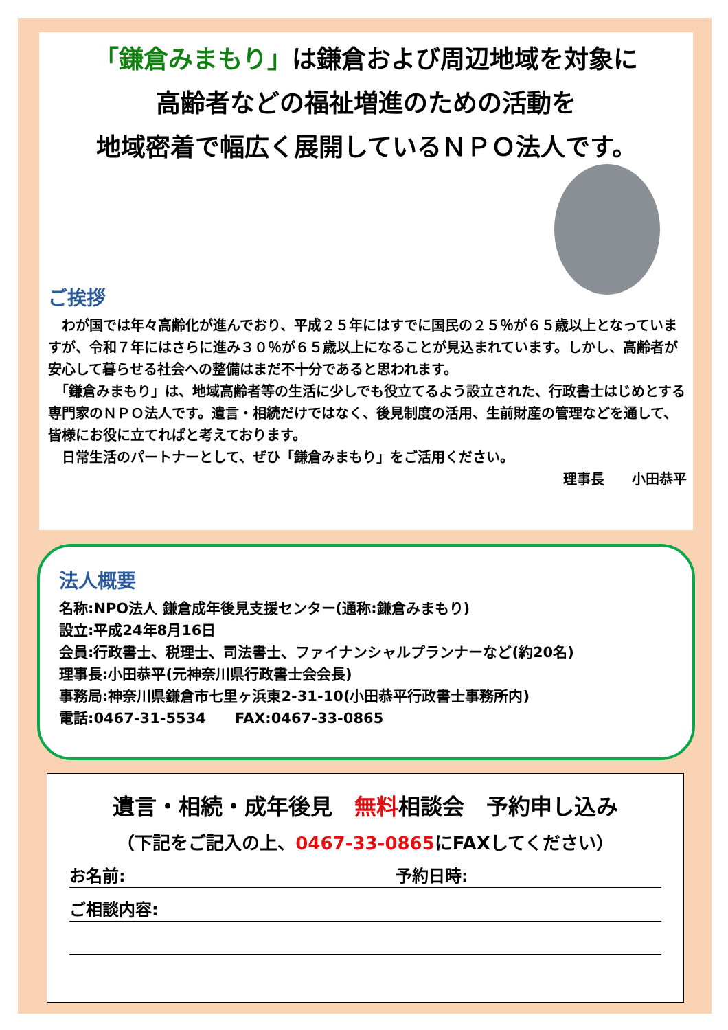「鎌倉みまもり」は鎌倉および周辺地域を対象に
高齢者などの福祉増進のための活動を
地域密着で幅広く展開しているＮＰＯ法人です。
ご挨拶
　わが国では年々高齢化が進んでおり、平成２５年にはすでに国民の２５％が６５歳以上となっていますが、令和７年にはさらに進み３０％が６５歳以上になることが見込まれています。しかし、高齢者が安心して暮らせる社会への整備はまだ不十分であると思われます。
　「鎌倉みまもり」は、地域高齢者等の生活に少しでも役立てるよう設立された、行政書士はじめとする専門家のＮＰＯ法人です。遺言・相続だけではなく、後見制度の活用、生前財産の管理などを通して、皆様にお役に立てればと考えております。
　日常生活のパートナーとして、ぜひ「鎌倉みまもり」をご活用ください。
理事長　　小田恭平
法人概要
名称:NPO法人 鎌倉成年後見支援センター(通称:鎌倉みまもり)
設立:平成24年8月16日
会員:行政書士、税理士、司法書士、ファイナンシャルプランナーなど(約20名)
理事長:小田恭平(元神奈川県行政書士会会長)
事務局:神奈川県鎌倉市七里ヶ浜東2-31-10(小田恭平行政書士事務所内)
電話:0467-31-5534　　FAX:0467-33-0865
遺言・相続・成年後見　無料相談会　予約申し込み
（下記をご記入の上、0467-33-0865にFAXしてください）
お名前: 予約日時:
ご相談内容: